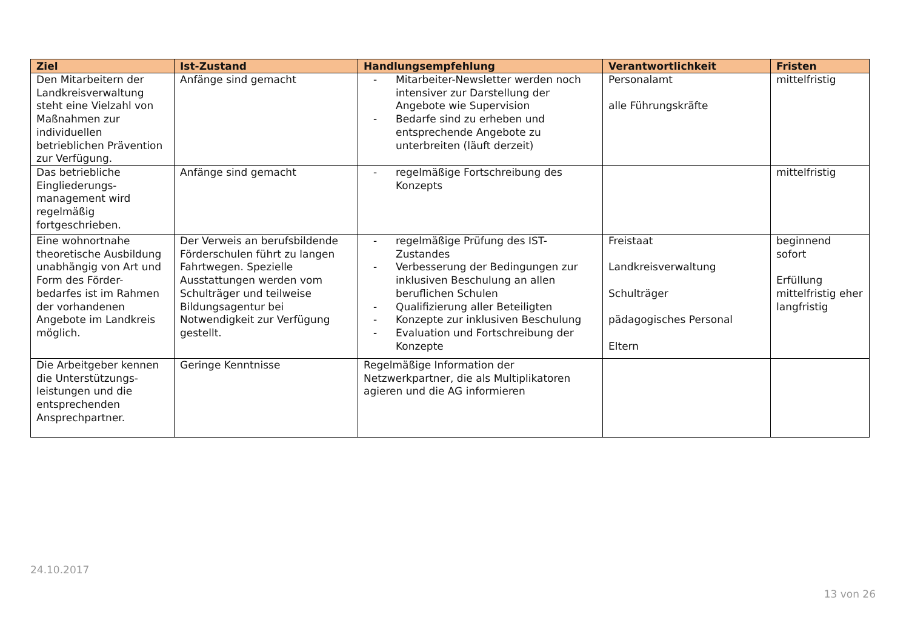| Ziel | Ist-Zustand | Handlungsempfehlung | Verantwortlichkeit | Fristen |
| --- | --- | --- | --- | --- |
| Den Mitarbeitern der Landkreisverwaltung steht eine Vielzahl von Maßnahmen zur individuellen betrieblichen Prävention zur Verfügung. | Anfänge sind gemacht | - Mitarbeiter-Newsletter werden noch intensiver zur Darstellung der Angebote wie Supervision - Bedarfe sind zu erheben und entsprechende Angebote zu unterbreiten (läuft derzeit) | Personalamt alle Führungskräfte | mittelfristig |
| Das betriebliche Eingliederungs-management wird regelmäßig fortgeschrieben. | Anfänge sind gemacht | - regelmäßige Fortschreibung des Konzepts | | mittelfristig |
| Eine wohnortnahe theoretische Ausbildung unabhängig von Art und Form des Förder-bedarfes ist im Rahmen der vorhandenen Angebote im Landkreis möglich. | Der Verweis an berufsbildende Förderschulen führt zu langen Fahrtwegen. Spezielle Ausstattungen werden vom Schulträger und teilweise Bildungsagentur bei Notwendigkeit zur Verfügung gestellt. | - regelmäßige Prüfung des IST-Zustandes - Verbesserung der Bedingungen zur inklusiven Beschulung an allen beruflichen Schulen - Qualifizierung aller Beteiligten - Konzepte zur inklusiven Beschulung - Evaluation und Fortschreibung der Konzepte | Freistaat Landkreisverwaltung Schulträger pädagogisches Personal Eltern | beginnend sofort Erfüllung mittelfristig eher langfristig |
| Die Arbeitgeber kennen die Unterstützungs-leistungen und die entsprechenden Ansprechpartner. | Geringe Kenntnisse | Regelmäßige Information der Netzwerkpartner, die als Multiplikatoren agieren und die AG informieren | | |
24.10.2017
13 von 26